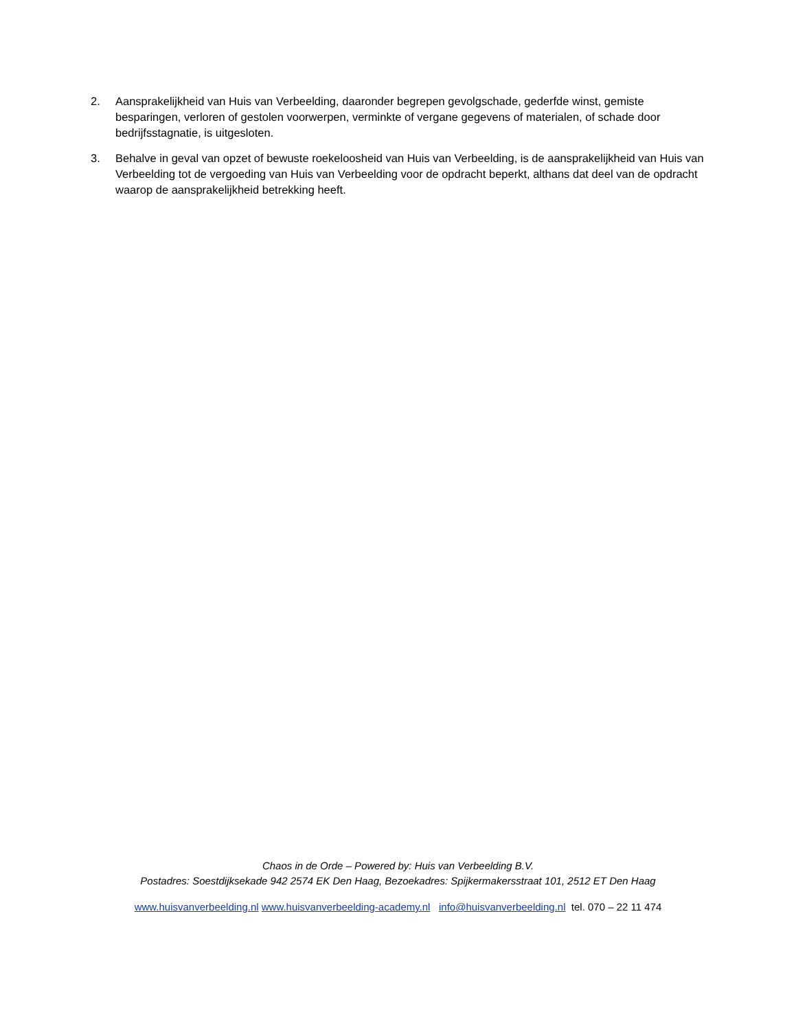2. Aansprakelijkheid van Huis van Verbeelding, daaronder begrepen gevolgschade, gederfde winst, gemiste besparingen, verloren of gestolen voorwerpen, verminkte of vergane gegevens of materialen, of schade door bedrijfsstagnatie, is uitgesloten.
3. Behalve in geval van opzet of bewuste roekeloosheid van Huis van Verbeelding, is de aansprakelijkheid van Huis van Verbeelding tot de vergoeding van Huis van Verbeelding voor de opdracht beperkt, althans dat deel van de opdracht waarop de aansprakelijkheid betrekking heeft.
Chaos in de Orde – Powered by: Huis van Verbeelding B.V.
Postadres: Soestdijksekade 942 2574 EK Den Haag, Bezoekadres: Spijkermakersstraat 101, 2512 ET Den Haag
www.huisvanverbeelding.nl www.huisvanverbeelding-academy.nl info@huisvanverbeelding.nl tel. 070 – 22 11 474